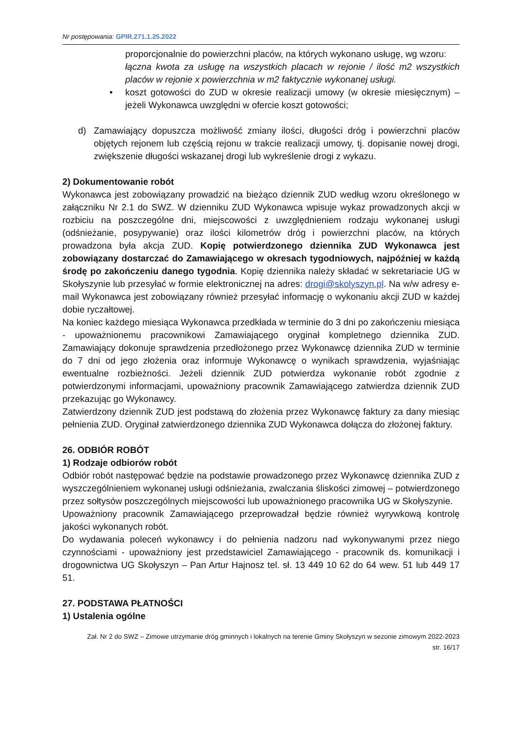Nr postępowania: GPIR.271.1.25.2022
proporcjonalnie do powierzchni placów, na których wykonano usługę, wg wzoru:
łączna kwota za usługę na wszystkich placach w rejonie / ilość m2 wszystkich placów w rejonie x powierzchnia w m2 faktycznie wykonanej usługi.
• koszt gotowości do ZUD w okresie realizacji umowy (w okresie miesięcznym) – jeżeli Wykonawca uwzględni w ofercie koszt gotowości;
d) Zamawiający dopuszcza możliwość zmiany ilości, długości dróg i powierzchni placów objętych rejonem lub częścią rejonu w trakcie realizacji umowy, tj. dopisanie nowej drogi, zwiększenie długości wskazanej drogi lub wykreślenie drogi z wykazu.
2) Dokumentowanie robót
Wykonawca jest zobowiązany prowadzić na bieżąco dziennik ZUD według wzoru określonego w załączniku Nr 2.1 do SWZ. W dzienniku ZUD Wykonawca wpisuje wykaz prowadzonych akcji w rozbiciu na poszczególne dni, miejscowości z uwzględnieniem rodzaju wykonanej usługi (odśnieżanie, posypywanie) oraz ilości kilometrów dróg i powierzchni placów, na których prowadzona była akcja ZUD. Kopię potwierdzonego dziennika ZUD Wykonawca jest zobowiązany dostarczać do Zamawiającego w okresach tygodniowych, najpóźniej w każdą środę po zakończeniu danego tygodnia. Kopię dziennika należy składać w sekretariacie UG w Skołyszynie lub przesyłać w formie elektronicznej na adres: drogi@skolyszyn.pl. Na w/w adresy e-mail Wykonawca jest zobowiązany również przesyłać informację o wykonaniu akcji ZUD w każdej dobie ryczałtowej.
Na koniec każdego miesiąca Wykonawca przedkłada w terminie do 3 dni po zakończeniu miesiąca - upoważnionemu pracownikowi Zamawiającego oryginał kompletnego dziennika ZUD. Zamawiający dokonuje sprawdzenia przedłożonego przez Wykonawcę dziennika ZUD w terminie do 7 dni od jego złożenia oraz informuje Wykonawcę o wynikach sprawdzenia, wyjaśniając ewentualne rozbieżności. Jeżeli dziennik ZUD potwierdza wykonanie robót zgodnie z potwierdzonymi informacjami, upoważniony pracownik Zamawiającego zatwierdza dziennik ZUD przekazując go Wykonawcy.
Zatwierdzony dziennik ZUD jest podstawą do złożenia przez Wykonawcę faktury za dany miesiąc pełnienia ZUD. Oryginał zatwierdzonego dziennika ZUD Wykonawca dołącza do złożonej faktury.
26. ODBIÓR ROBÓT
1) Rodzaje odbiorów robót
Odbiór robót następować będzie na podstawie prowadzonego przez Wykonawcę dziennika ZUD z wyszczególnieniem wykonanej usługi odśnieżania, zwalczania śliskości zimowej – potwierdzonego przez sołtysów poszczególnych miejscowości lub upoważnionego pracownika UG w Skołyszynie.
Upoważniony pracownik Zamawiającego przeprowadzał będzie również wyrywkową kontrolę jakości wykonanych robót.
Do wydawania poleceń wykonawcy i do pełnienia nadzoru nad wykonywanymi przez niego czynnościami - upoważniony jest przedstawiciel Zamawiającego - pracownik ds. komunikacji i drogownictwa UG Skołyszyn – Pan Artur Hajnosz tel. sł. 13 449 10 62 do 64 wew. 51 lub 449 17 51.
27. PODSTAWA PŁATNOŚCI
1) Ustalenia ogólne
Zał. Nr 2 do SWZ – Zimowe utrzymanie dróg gminnych i lokalnych na terenie Gminy Skołyszyn w sezonie zimowym 2022-2023
str. 16/17